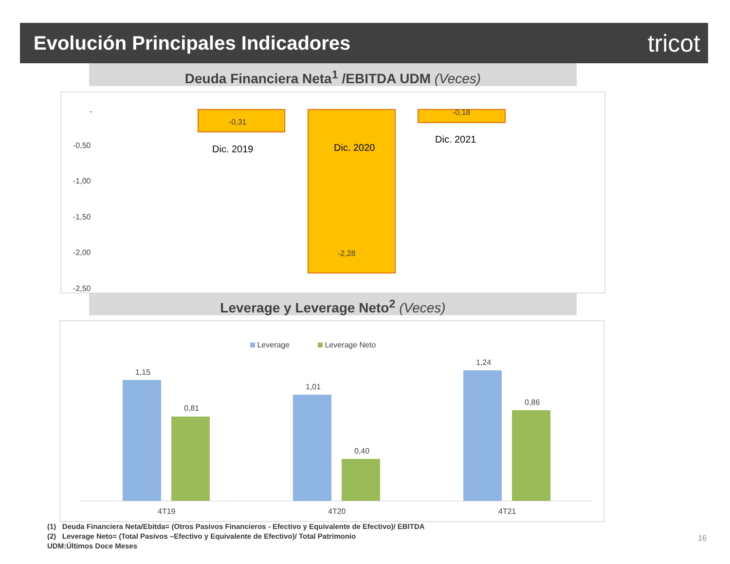Evolución Principales Indicadores
tricot
Deuda Financiera Neta<sup>1</sup> /EBITDA UDM (Veces)
-
-0,50
-1,00
-1,50
-2,00
-2,50
-0,31
Dic. 2019 Dic. 2020
-2,28
-0,18
Dic. 2021
Leverage y Leverage Neto<sup>2</sup> (Veces)
Leverage Leverage Neto
1,15
0,81
1,01
0,40
1,24
0,86
4T19 4T20 4T21
(1) Deuda Financiera Neta/Ebitda= (Otros Pasivos Financieros - Efectivo y Equivalente de Efectivo)/ EBITDA
(2) Leverage Neto= (Total Pasivos –Efectivo y Equivalente de Efectivo)/ Total Patrimonio
UDM:Últimos Doce Meses
16